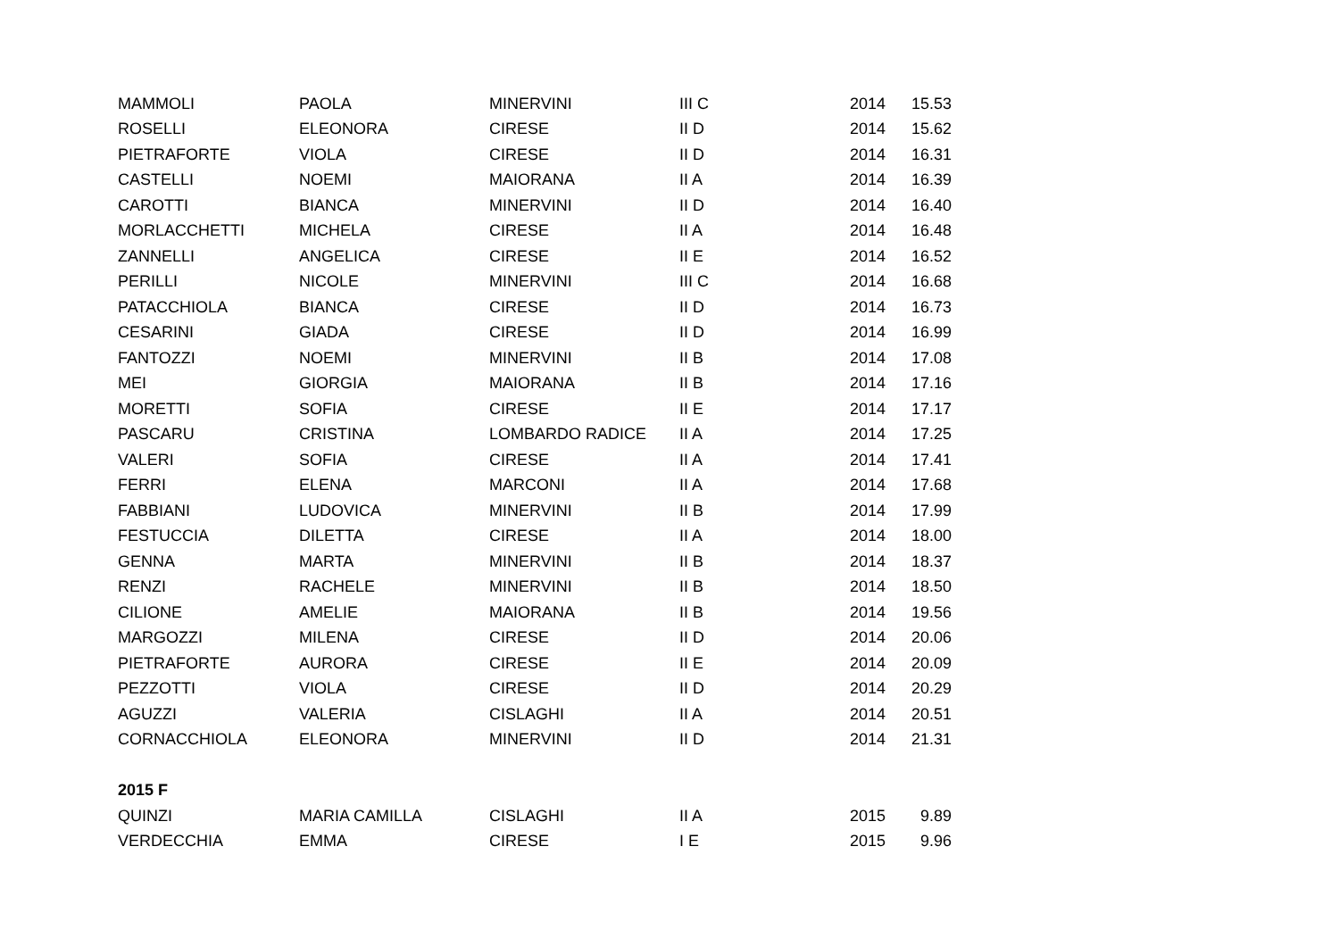| MAMMOLI | PAOLA | MINERVINI | III C | 2014 | 15.53 |
| ROSELLI | ELEONORA | CIRESE | II D | 2014 | 15.62 |
| PIETRAFORTE | VIOLA | CIRESE | II D | 2014 | 16.31 |
| CASTELLI | NOEMI | MAIORANA | II A | 2014 | 16.39 |
| CAROTTI | BIANCA | MINERVINI | II D | 2014 | 16.40 |
| MORLACCHETTI | MICHELA | CIRESE | II A | 2014 | 16.48 |
| ZANNELLI | ANGELICA | CIRESE | II E | 2014 | 16.52 |
| PERILLI | NICOLE | MINERVINI | III C | 2014 | 16.68 |
| PATACCHIOLA | BIANCA | CIRESE | II D | 2014 | 16.73 |
| CESARINI | GIADA | CIRESE | II D | 2014 | 16.99 |
| FANTOZZI | NOEMI | MINERVINI | II B | 2014 | 17.08 |
| MEI | GIORGIA | MAIORANA | II B | 2014 | 17.16 |
| MORETTI | SOFIA | CIRESE | II E | 2014 | 17.17 |
| PASCARU | CRISTINA | LOMBARDO RADICE | II A | 2014 | 17.25 |
| VALERI | SOFIA | CIRESE | II A | 2014 | 17.41 |
| FERRI | ELENA | MARCONI | II A | 2014 | 17.68 |
| FABBIANI | LUDOVICA | MINERVINI | II B | 2014 | 17.99 |
| FESTUCCIA | DILETTA | CIRESE | II A | 2014 | 18.00 |
| GENNA | MARTA | MINERVINI | II B | 2014 | 18.37 |
| RENZI | RACHELE | MINERVINI | II B | 2014 | 18.50 |
| CILIONE | AMELIE | MAIORANA | II B | 2014 | 19.56 |
| MARGOZZI | MILENA | CIRESE | II D | 2014 | 20.06 |
| PIETRAFORTE | AURORA | CIRESE | II E | 2014 | 20.09 |
| PEZZOTTI | VIOLA | CIRESE | II D | 2014 | 20.29 |
| AGUZZI | VALERIA | CISLAGHI | II A | 2014 | 20.51 |
| CORNACCHIOLA | ELEONORA | MINERVINI | II D | 2014 | 21.31 |
| 2015 F | | | | | |
| QUINZI | MARIA CAMILLA | CISLAGHI | II A | 2015 | 9.89 |
| VERDECCHIA | EMMA | CIRESE | I E | 2015 | 9.96 |